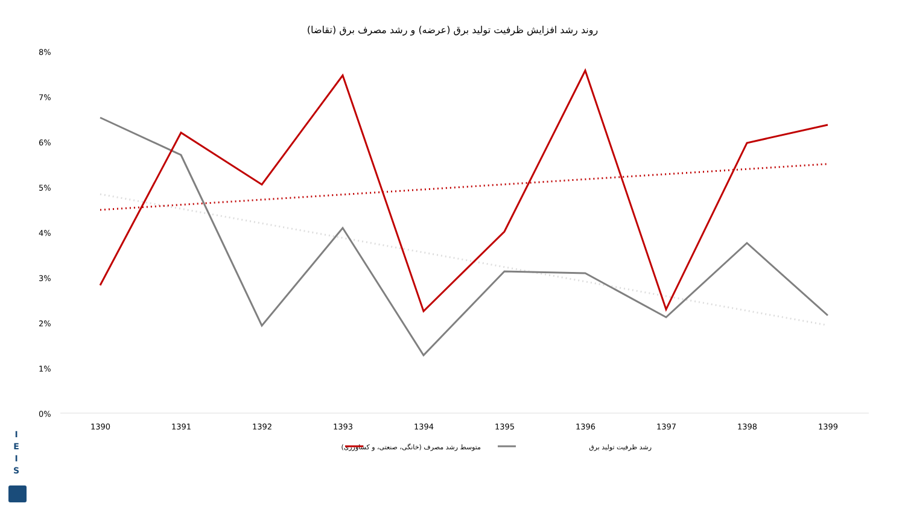روند رشد افزایش ظرفیت تولید برق (عرضه) و رشد مصرف برق (تقاضا)
I
E
I
S
8%
7%
6%
5%
4%
3%
2%
1%
0%
1390
1391
1392
1393
1394
1395
1396
1397
1398
1399
رشد ظرفیت تولید برق
متوسط رشد مصرف (خانگی، صنعتی، و کشاورزی)